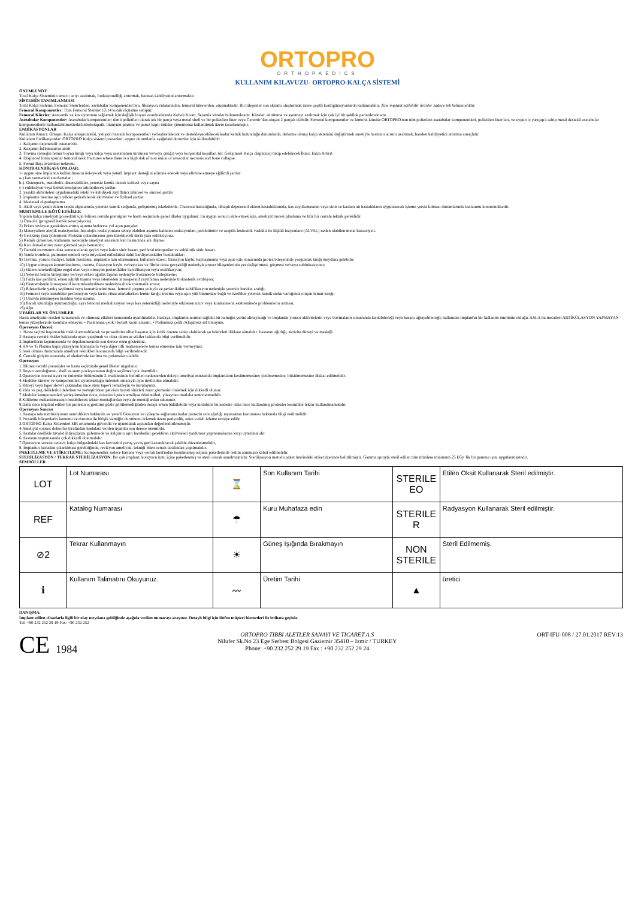ORTOPRO
ORTHOPAEDICS
KULLANIM KILAVUZU- ORTOPRO-KALÇA SİSTEMİ
ÖNEMLİ NOT:
Total Kalça Sisteminin amacı; acıyı azaltmak, fonksiyonelliği arttırmak, hareket kabiliyetini arttırmaktır.
SİSTEMİN TANIMLANMASI
Total Kalça Sistemi; Femoral Stem'lerden, asetabular komponentler'den, fiksasyon vidalarından, femoral kürelerden, oluşmaktadır. Bu bileşenler son aksamı oluşturmak üzere çeşitli konfigürasyonlarda kullanılabilir. Tüm implant edilebilir ürünler sadece tek kullanımlıktır.
Femoral Komponentler: Tüm Femoral Stemler 12/14 konik ölçüsüne sahiptir,
Femoral Küreler; Anatomik ve kas uyumunu sağlamak için değişik boyun uzunluklarında Kobalt Krom, Seramik küreler bulunmaktadır. Küreler; sürtünme ve aşınmayı azaltmak için çok iyi bir şekilde parlatılmaktadır.
Asetabular Komponentler: Asetabular komponentler; tümü polietilen olarak tek bir parça veya metal shell ve bir polietilen liner veya Ceramic'dan oluşan 2 parçalı olabilir. Femoral komponentler ve femoral küreler ORTOPRO'nun tüm polietilen asetabular komponentleri, polietilen liner'ları, ve uygun iç yarıçap'a sahip metal destekli asetabular komponentlerle kullanılabilmektedir.hidroksiapatit, titanyum plazma ve poroz kaplı ürünler çimentosuz kullanılmak üzere tasarlanmıştır.
ENDİKASYONLAR
Kullanım Amacı: Ortopro Kalça artoprolastisi, yetişkin hastada komponentleri yerleştirebilecek ve destekleyecebilecek kadar kemik bulunduğu durumlarda, deforme olmuş kalça eklemini değiştirmek suretiyle hastanın acısını azaltmak, hareket kabiliyetini artırtma amaçlıdır.
Kullanım Endikasyonlar: ORTOPRO Kalça sistemi protezleri, uygun durumlarda aşağıdaki durumlar için kullanılabilir:
1. Kalçanın dejeneratif osteoartriti.
2. Kalçanın İnflamatuvar artrit
3. Travma (örneğin femur boynu kırığı veya kalça veya asetabulum kırılması ve/veya çıkığı) veya konjenital koşulları (ör. Gelişimsel Kalça displazisi) takip edebilecek İkinci kalça Artirit.
4. Displaced intracapsular femoral neck fractures where there is a high risk of non union or avascular necrosis and bone collapse.
5. Femur Başı avasküler nekrozu.
KONTRAENDİKASYONLOAR:
1- uygun size implantın kullanılmasını önleyecek veya yeterli implant desteğini elimine edecek veya elimine etmeye eğilimli şartlar:
a-) kan vermedeki sınırlamalar ;
b-). Osteoporis, metobolik düzensizlikler, yetersiz kemik destek kalitesi veya sayısı
c-) enfeksiyon veya kemik resorpiton artırabilecek şartlar.
2. yasaklı aktiviteleri uygulamadaki isteki ve kabiliyeti zayıflatıcı zihinsel ve sinirsel şartlar
3. implantın üzerine aşırı yükler getirebilecek aktiviteler ve fiziksel şartlar.
4. İskeletsel olgunlaşmama.
5- Aktif veya yenin eklem sepsis olgularında,yetersiz kemik stoğunda, gelişmemiş iskeletlerde, Charcoat hastalığında, ilihaplı dejeneratif eklem hastalıklarında, kas zayıflamasının veya sinir ve kaslara ait hastalıkların uygulanacak işleme yersiz kılması durumlarında kullanımı kontreindikedir.
MUHTEMELE KÖTÜ ETKİLER
Toplam kalça ameliyatı prosedürü için bilinen cerrahi prensipler ve hasta seçiminde genel ilkeler uygulanır. En uygun sonucu elde etmek için, ameliyat öncesi planlama ve titiz bir cerrahi teknik gereklidir.
1) Osteoliz (progresif kemik rezorpsiyonu).
2) Erken revizyon gerektiren artmış aşınma hızlarına yol açan parçalar.
3) Materyallere alerjik reaksiyonlar, histolojik reaksiyonlara sebep olabilen aşınma kalıntısı reaksiyonları, psödotümör ve aseptik lenfositik vaskülit ile ilişkili lezyonlara (ALVAL) neden olabilen metal hassasiyeti.
4) Gecikmiş yara iyileşmesi; Protezin çıkarılmasını gerektirebilecek derin yara enfeksiyonu.
5) Kemik çimentosu kullanımı nedeniyle ameliyat sırasında kan basıncında ani düşme;
6) Kan damarlarının zarar görmesi veya hematom;
7) Cerrahi travmanın olası sonucu olarak geçici veya kalıcı sinir hasarı, periferal nöropatiler ve subklinik sinir hasarı.
8) Venöz tromboz, pulmoner emboli veya miyokard enfarktüsü dahil kardiyovasküler bozukluklar;
9) Travma, yorucu faaliyet, hatalı hizalama, implantın tam oturmaması, kullanım süresi, fiksasyon kaybı, kaynaşmama veya aşırı kilo sonucunda protez bileşeninde yorgunluk kırığı meydana gelebilir;
10) Uygun olmayan konumlandırma, travma, fiksasyon kaybı ve/veya kas ve fibröz doku gevşekliği nedeniyle protez bileşenlerinin yer değiştirmesi, göçmesi ve/veya subluksasyonu;
11) Eklem hareketliliğine engel olan veya olmayan periartiküler kalsifikasyon veya ossifikasyon;
12) Yetersiz tekrar birleştirme ve/veya erken ağırlık taşıma nedeniyle trokanterde birleşmeme;
13) Fazla kas gerilimi, erken ağırlık taşıma veya istemeden intraoperatif zayıflatma nedeniyle trokanterik avülsiyon;
14) Ekstremitenin intraoperatif konumlandırılması nedeniyle dizde travmatik artroz;
15) Bileşenlerin yanlış seçilmesi veya konumlandırılması, femoral çarpma yoluyla ve periartiküler kalsifikasyon nedeniyle yetersiz hareket aralığı;
16) Femoral veya asetabüler perforasyon veya kırık; cihaz oturtulurken femur kırığı; travma veya aşırı yük binmesine bağlı ve özellikle yetersiz kemik stoku varlığında oluşan femur kırığı;
17) Uzuvda istenmeyen kısalma veya uzama;
18) Bacak uzunluğu uyumsuzluğu, aşırı femoral medializasyon veya kas yetersizliği nedeniyle etkilenen uzuv veya kontralateral ekstremitede problemlerin artması;
19) Ağrı.
UYARILAR VE ÖNLEMLER
Hasta ameliyatın riskleri konusunda ve olumsuz etkileri konusunda uyarılmalıdır. Hastaya, implantın normal sağlıklı bir kemiğin yerini almayacağı ve implantın yorucu aktivitelerin veya travmaların sonucunda kırılabileceği veya hasara uğrayabileceği; kullanılan implant'ın bir kullanım ömrünün olduğu. ASLA bu metalleri ARTİKÜLASYON YAPMAYAN temas yüzeylerinde kombine etmeyin: • Paslanmaz çelik / kobalt krom alaşımı. • Paslanmaz çelik /Alaşımsız saf titanyum.
Operasyon Öncesi:
1. Hasta seçimi başarısızlık riskini arttırabilecek ve prosedürün nihai başarısı için kritik öneme sahip olabilecek şu faktörleri dikkate almalıdır: hastanın ağırlığı, aktivite düzeyi ve mesleği.
2.Hastaya cerrahi riskler hakkında uyarı yapılmalı ve olası olumsuz etkiler hakkında bilgi verilmelidir.
3.İmplantların taşınmasında ve depolanmasında son derece özen gösteriniz.
4.HA ve Ti Plazma kaplı yüzeylerin kumaşlarla veya diğer lifli malzemelerle temas etmesine izin vermeyiniz.
5.İstek olması durumunda ameliyat teknikleri konusunda bilgi verilmektedir.
6. Cerrahi girişim sırasında, el aletlerinde kırılma ve çatlamalar olabilir.
Operasyon
1.Bilinen cerrahi prensipler ve hasta seçiminde genel ilkeler uygulanır.
2.Boyun uzunluğunun, shell ve stem pozisyonunun doğru seçilmesi çok önemlidir.
3.Operasyon öncesi uyarı ve önlemler bölümünün 3. maddesinde belirtilen nedenlerden dolayı; ameliyat esnasında implantların kesilmemesine; çizilmemesine, bükülmemesine dikkat edilmelidir.
4.Modüler küreler ve komponentler; uyumsuzluğu önlemek amacıyla aynı üreticiden olmalıdır.
5.Küreyi veya taper sleve'i çakmadan önce stem taper'i temizleyin ve kurulayınız.
6.Vida ve peg deliklerini delerken ve yerleştirirken pelvisin hayati sinirleri zarar görmesini önlemek için dikkatli olunuz.
7.Modular komponentleri yerleştirmeden önce, dokuları içeren ameliyat döküntüleri, yüzeyden mutlaka temizlenmelidir.
8.Kilitleme mekanizmasının bozabilecek tekrar montajlardan veya de montajlardan sakınınız.
9.Daha önce implant edilen bir protezin iç gerilimi gözle görülemediğinden dolayı erken bükülebilir veya kırılabilir bu nedenle daha önce kullanılmış protezler kesinlikle tekrar kullanılmamalıdır.
Operasyon Sonrası
1.Hastaya rekonstrüksiyonun sınırlılıkları hakkında ve yeterli fiksasyon ve iyileşme sağlanana kadar protezin tam ağırlığı taşımaktan korunması hakkında bilgi verilmelidir.
2.Prostetik bileşenlerin konumu ve durumu ile bitişik kemiğin durumunu izlemek üzere periyodik, uzun vadeli izleme tavsiye edilir.
3.ORTOPRO Kalça Sistemleri MR ortamında güvenlik ve uyumluluk açısından değerlendirilmemiştir.
4.Ameliyat sonrası doktorlar tarafından hastalara verilen uyarılar son derece önemlidir.
5.Hastalar özellikle tuvalet ihtiyaçlarını gidermede ve kalçanın aşırı hareketini gerektiren aktiviteleri yardımsız yapmamalarına karşı uyarılmalıdır.
6.Hastanın taşınmasında çok dikkatli olunmalıdır.
7.Operasyon sonrası tedavi; kalça bölgesindeki kas kuvvetini yavaş yavaş geri kazandıracak şekilde düzenlenmelidir,
8. İmplantın hastadan çıkartılması gerektiğinde, revizyon ameliyatı, tekniği bilen cerrah tarafından yapılmalıdır.
PAKETLEME VE ETİKETLEME: Komponentler sadece hastane veya cerrah tarafından bozulmamış orijinal paketlerinde teslim alınmışsa kabul edilmelidir.
STERİLİZASYON / TEKRAR STERİLİZASYON: Bir çok implant; koruyucu kutu içine paketlenmiş ve steril olarak sunulmaktadır. Sterilizasyon metodu paket üzerindeki etiket üzerinde belirtilmiştir. Gamma ışınıyla steril edilen tüm ürünlere minimum 25 kGy 'lik bir gamma ışını uygulanmaktadır.
SEMBOLLER
| LOT | Lot Numarası | ⌛ | Son Kullanım Tarihi | STERILE EO | Etilen Oksit Kullanarak Steril edilmiştir. |
| REF | Katalog Numarası | ☂ | Kuru Muhafaza edin | STERILE R | Radyasyon Kullanarak Steril edilmiştir. |
| ⊘2 | Tekrar Kullanmayın | ☀ | Güneş Işığında Bırakmayın | NON STERILE | Steril Edilmemiş. |
| ℹ | Kullanım Talimatını Okuyunuz. | 〰 | Üretim Tarihi | ▲ | üretici |
DANIŞMA:
İmplant edilen cihazlarla ilgili bir olay meydana geldiğinde aşağıda verilen numarayı arayınız. Detaylı bilgi için lütfen müşteri hizmetleri ile irtibata geçiniz.
Tel: +90 232 252 29 19 Fax: +90 232 252
CE 1984
ORTOPRO TIBBI ALETLER SANAYI VE TICARET A.S
Nilufer Sk.No 23 Ege Serbest Bolgesi Gaziemir 35410 – Izmir / TURKEY
Phone: +90 232 252 29 19 Fax : +90 232 252 29 24
ORT-IFU-008 / 27.01.2017 REV:13